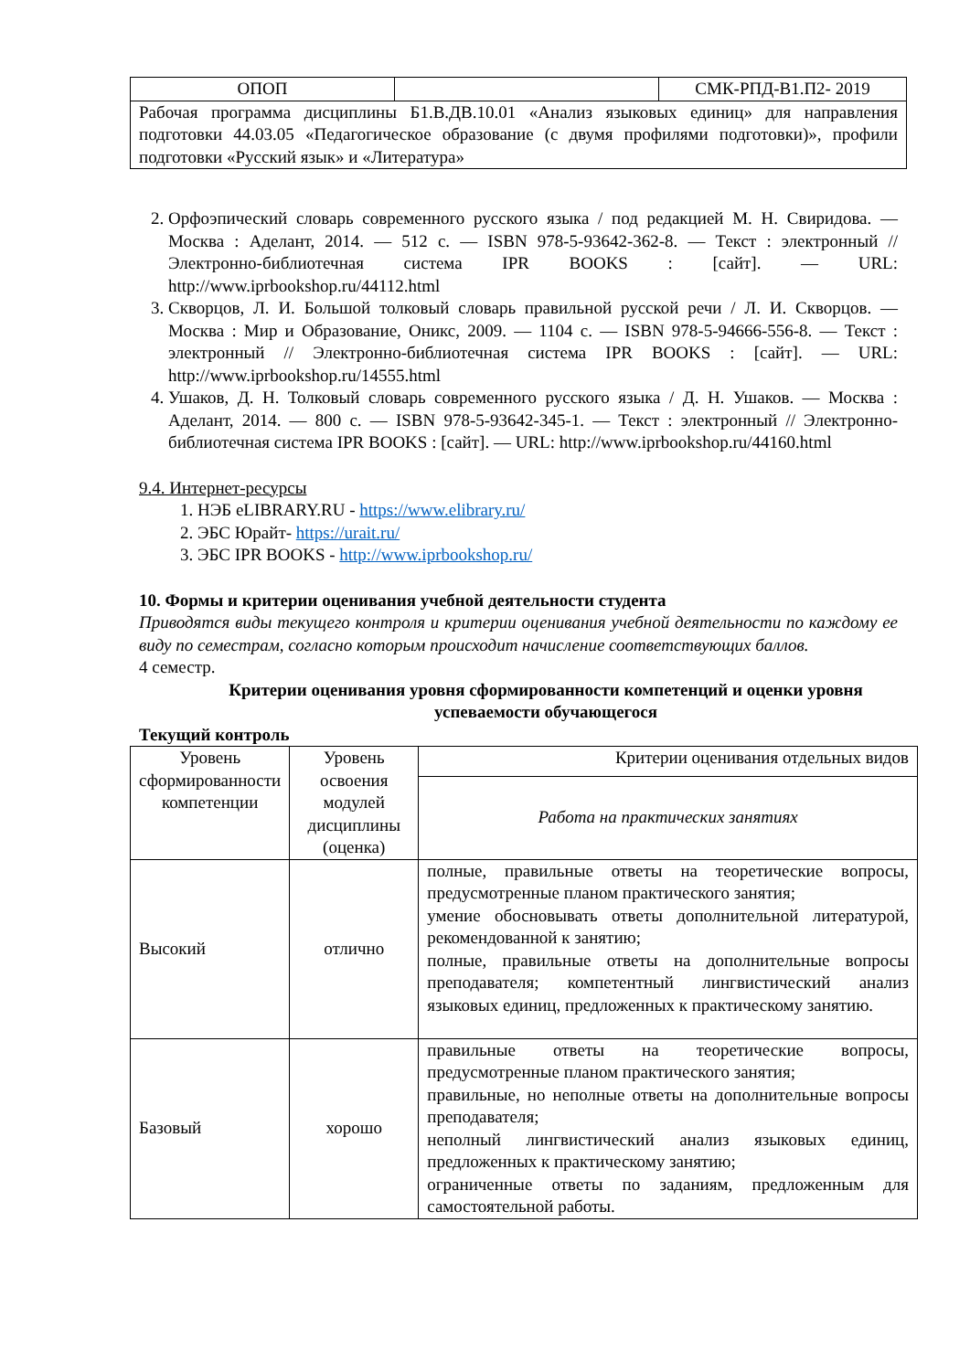| ОПОП | | СМК-РПД-В1.П2- 2019 |
| Рабочая программа дисциплины Б1.В.ДВ.10.01 «Анализ языковых единиц» для направления подготовки 44.03.05 «Педагогическое образование (с двумя профилями подготовки)», профили подготовки «Русский язык» и «Литература» | | |
2. Орфоэпический словарь современного русского языка / под редакцией М. Н. Свиридова. — Москва : Аделант, 2014. — 512 с. — ISBN 978-5-93642-362-8. — Текст : электронный // Электронно-библиотечная система IPR BOOKS : [сайт]. — URL: http://www.iprbookshop.ru/44112.html
3. Скворцов, Л. И. Большой толковый словарь правильной русской речи / Л. И. Скворцов. — Москва : Мир и Образование, Оникс, 2009. — 1104 с. — ISBN 978-5-94666-556-8. — Текст : электронный // Электронно-библиотечная система IPR BOOKS : [сайт]. — URL: http://www.iprbookshop.ru/14555.html
4. Ушаков, Д. Н. Толковый словарь современного русского языка / Д. Н. Ушаков. — Москва : Аделант, 2014. — 800 с. — ISBN 978-5-93642-345-1. — Текст : электронный // Электронно-библиотечная система IPR BOOKS : [сайт]. — URL: http://www.iprbookshop.ru/44160.html
9.4. Интернет-ресурсы
1. НЭБ eLIBRARY.RU - https://www.elibrary.ru/
2. ЭБС Юрайт- https://urait.ru/
3. ЭБС IPR BOOKS - http://www.iprbookshop.ru/
10. Формы и критерии оценивания учебной деятельности студента
Приводятся виды текущего контроля и критерии оценивания учебной деятельности по каждому ее виду по семестрам, согласно которым происходит начисление соответствующих баллов.
4 семестр.
Критерии оценивания уровня сформированности компетенций и оценки уровня успеваемости обучающегося
Текущий контроль
| Уровень сформированности компетенции | Уровень освоения модулей дисциплины (оценка) | Критерии оценивания отдельных видов |
| --- | --- | --- |
| | | Работа на практических занятиях |
| Высокий | отлично | полные, правильные ответы на теоретические вопросы, предусмотренные планом практического занятия; умение обосновывать ответы дополнительной литературой, рекомендованной к занятию; полные, правильные ответы на дополнительные вопросы преподавателя; компетентный лингвистический анализ языковых единиц, предложенных к практическому занятию. |
| Базовый | хорошо | правильные ответы на теоретические вопросы, предусмотренные планом практического занятия; правильные, но неполные ответы на дополнительные вопросы преподавателя; неполный лингвистический анализ языковых единиц, предложенных к практическому занятию; ограниченные ответы по заданиям, предложенным для самостоятельной работы. |